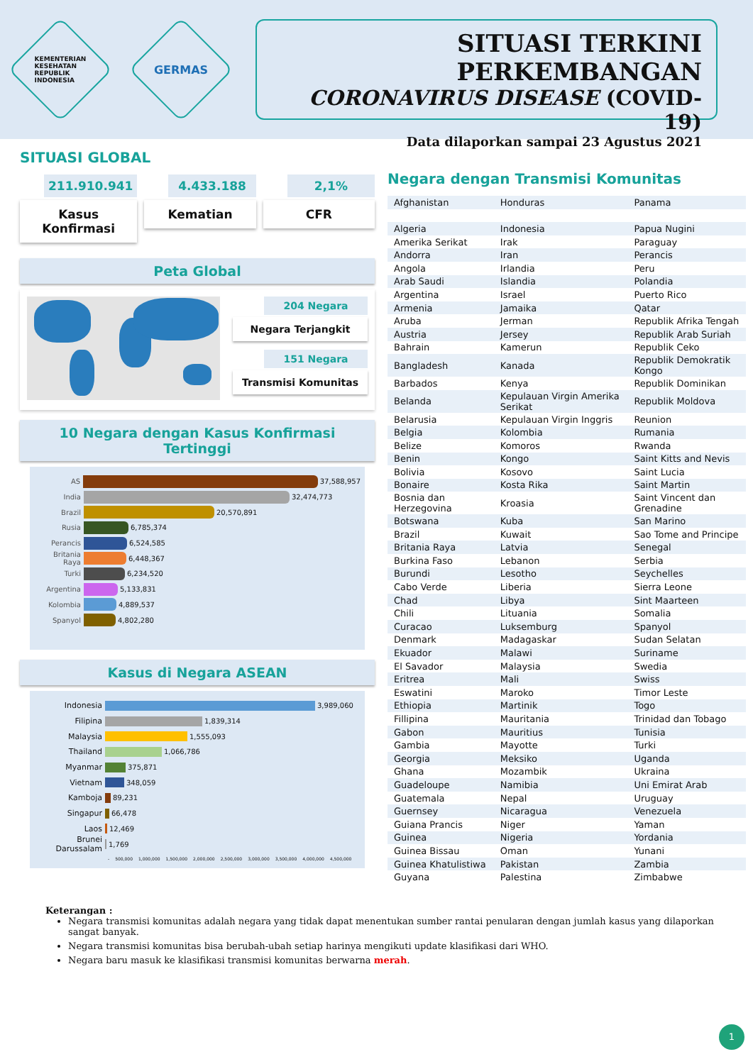KEMENTERIAN
KESEHATAN
REPUBLIK
INDONESIA
GERMAS
SITUASI TERKINI PERKEMBANGAN
CORONAVIRUS DISEASE (COVID-19)
Data dilaporkan sampai 23 Agustus 2021
SITUASI GLOBAL
211.910.941
Kasus Konfirmasi
4.433.188
Kematian
2,1%
CFR
Peta Global
204 Negara
Negara Terjangkit
151 Negara
Transmisi Komunitas
10 Negara dengan Kasus Konfirmasi Tertinggi
AS 37,588,957
India 32,474,773
Brazil 20,570,891
Rusia 6,785,374
Perancis 6,524,585
Britania Raya 6,448,367
Turki 6,234,520
Argentina 5,133,831
Kolombia 4,889,537
Spanyol 4,802,280
Kasus di Negara ASEAN
Indonesia 3,989,060
Filipina 1,839,314
Malaysia 1,555,093
Thailand 1,066,786
Myanmar 375,871
Vietnam 348,059
Kamboja 89,231
Singapur 66,478
Laos 12,469
Brunei Darussalam 1,769
- 500,000 1,000,000 1,500,000 2,000,000 2,500,000 3,000,000 3,500,000 4,000,000 4,500,000
Negara dengan Transmisi Komunitas
| Afghanistan | Honduras | Panama |
| Algeria | Indonesia | Papua Nugini |
| Amerika Serikat | Irak | Paraguay |
| Andorra | Iran | Perancis |
| Angola | Irlandia | Peru |
| Arab Saudi | Islandia | Polandia |
| Argentina | Israel | Puerto Rico |
| Armenia | Jamaika | Qatar |
| Aruba | Jerman | Republik Afrika Tengah |
| Austria | Jersey | Republik Arab Suriah |
| Bahrain | Kamerun | Republik Ceko |
| Bangladesh | Kanada | Republik Demokratik Kongo |
| Barbados | Kenya | Republik Dominikan |
| Belanda | Kepulauan Virgin Amerika Serikat | Republik Moldova |
| Belarusia | Kepulauan Virgin Inggris | Reunion |
| Belgia | Kolombia | Rumania |
| Belize | Komoros | Rwanda |
| Benin | Kongo | Saint Kitts and Nevis |
| Bolivia | Kosovo | Saint Lucia |
| Bonaire | Kosta Rika | Saint Martin |
| Bosnia dan Herzegovina | Kroasia | Saint Vincent dan Grenadine |
| Botswana | Kuba | San Marino |
| Brazil | Kuwait | Sao Tome and Principe |
| Britania Raya | Latvia | Senegal |
| Burkina Faso | Lebanon | Serbia |
| Burundi | Lesotho | Seychelles |
| Cabo Verde | Liberia | Sierra Leone |
| Chad | Libya | Sint Maarteen |
| Chili | Lituania | Somalia |
| Curacao | Luksemburg | Spanyol |
| Denmark | Madagaskar | Sudan Selatan |
| Ekuador | Malawi | Suriname |
| El Savador | Malaysia | Swedia |
| Eritrea | Mali | Swiss |
| Eswatini | Maroko | Timor Leste |
| Ethiopia | Martinik | Togo |
| Fillipina | Mauritania | Trinidad dan Tobago |
| Gabon | Mauritius | Tunisia |
| Gambia | Mayotte | Turki |
| Georgia | Meksiko | Uganda |
| Ghana | Mozambik | Ukraina |
| Guadeloupe | Namibia | Uni Emirat Arab |
| Guatemala | Nepal | Uruguay |
| Guernsey | Nicaragua | Venezuela |
| Guiana Prancis | Niger | Yaman |
| Guinea | Nigeria | Yordania |
| Guinea Bissau | Oman | Yunani |
| Guinea Khatulistiwa | Pakistan | Zambia |
| Guyana | Palestina | Zimbabwe |
Keterangan :
Negara transmisi komunitas adalah negara yang tidak dapat menentukan sumber rantai penularan dengan jumlah kasus yang dilaporkan sangat banyak.
Negara transmisi komunitas bisa berubah-ubah setiap harinya mengikuti update klasifikasi dari WHO.
Negara baru masuk ke klasifikasi transmisi komunitas berwarna merah.
1